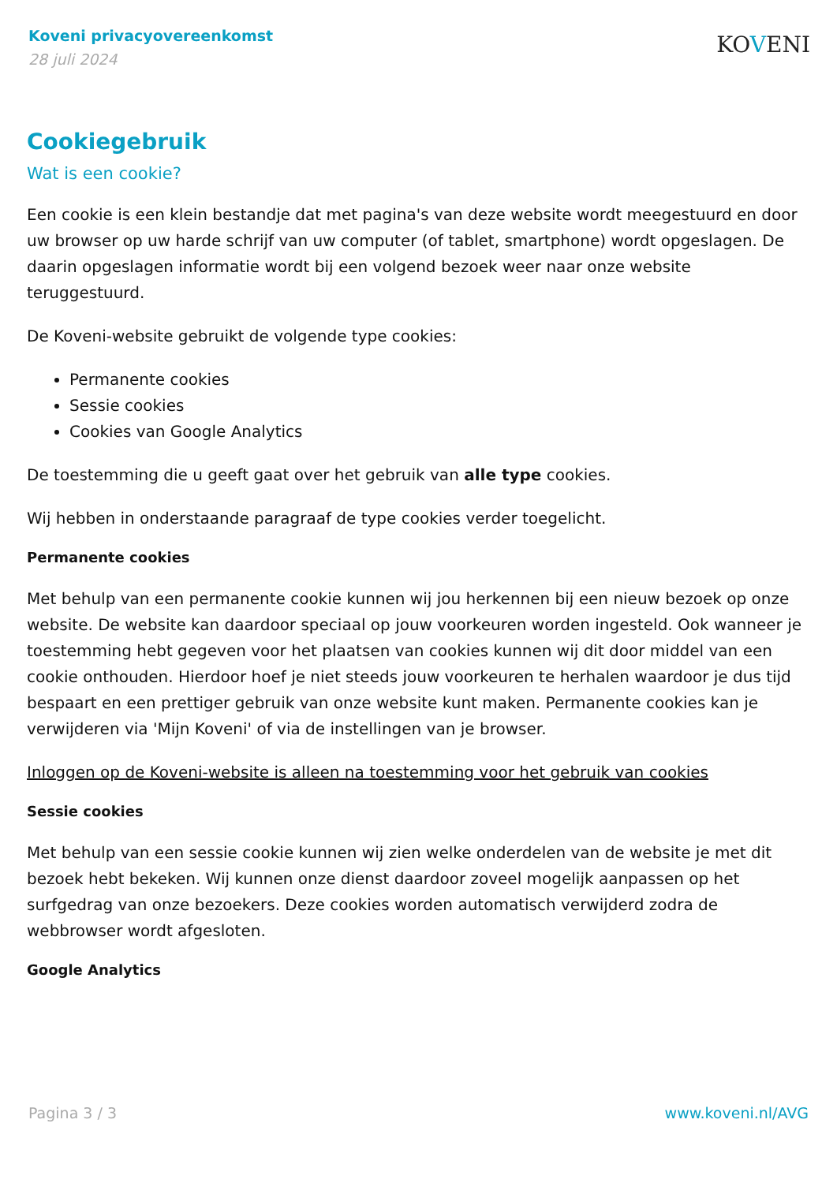Koveni privacyovereenkomst
28 juli 2024
KOVENI
Cookiegebruik
Wat is een cookie?
Een cookie is een klein bestandje dat met pagina's van deze website wordt meegestuurd en door uw browser op uw harde schrijf van uw computer (of tablet, smartphone) wordt opgeslagen. De daarin opgeslagen informatie wordt bij een volgend bezoek weer naar onze website teruggestuurd.
De Koveni-website gebruikt de volgende type cookies:
Permanente cookies
Sessie cookies
Cookies van Google Analytics
De toestemming die u geeft gaat over het gebruik van alle type cookies.
Wij hebben in onderstaande paragraaf de type cookies verder toegelicht.
Permanente cookies
Met behulp van een permanente cookie kunnen wij jou herkennen bij een nieuw bezoek op onze website. De website kan daardoor speciaal op jouw voorkeuren worden ingesteld. Ook wanneer je toestemming hebt gegeven voor het plaatsen van cookies kunnen wij dit door middel van een cookie onthouden. Hierdoor hoef je niet steeds jouw voorkeuren te herhalen waardoor je dus tijd bespaart en een prettiger gebruik van onze website kunt maken. Permanente cookies kan je verwijderen via 'Mijn Koveni' of via de instellingen van je browser.
Inloggen op de Koveni-website is alleen na toestemming voor het gebruik van cookies
Sessie cookies
Met behulp van een sessie cookie kunnen wij zien welke onderdelen van de website je met dit bezoek hebt bekeken. Wij kunnen onze dienst daardoor zoveel mogelijk aanpassen op het surfgedrag van onze bezoekers. Deze cookies worden automatisch verwijderd zodra de webbrowser wordt afgesloten.
Google Analytics
Pagina 3 / 3 www.koveni.nl/AVG